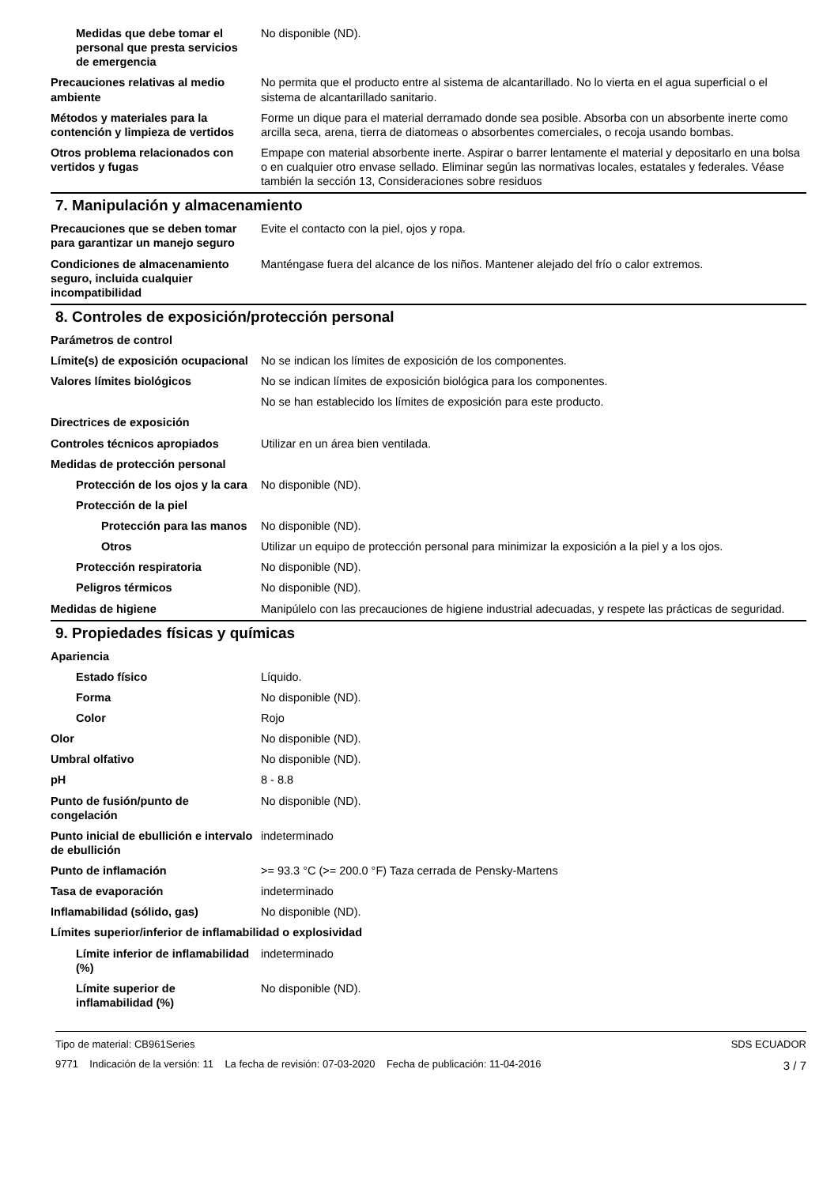| Medidas que debe tomar el personal que presta servicios de emergencia | No disponible (ND). |
| Precauciones relativas al medio ambiente | No permita que el producto entre al sistema de alcantarillado. No lo vierta en el agua superficial o el sistema de alcantarillado sanitario. |
| Métodos y materiales para la contención y limpieza de vertidos | Forme un dique para el material derramado donde sea posible. Absorba con un absorbente inerte como arcilla seca, arena, tierra de diatomeas o absorbentes comerciales, o recoja usando bombas. |
| Otros problema relacionados con vertidos y fugas | Empape con material absorbente inerte. Aspirar o barrer lentamente el material y depositarlo en una bolsa o en cualquier otro envase sellado. Eliminar según las normativas locales, estatales y federales. Véase también la sección 13, Consideraciones sobre residuos |
7. Manipulación y almacenamiento
| Precauciones que se deben tomar para garantizar un manejo seguro | Evite el contacto con la piel, ojos y ropa. |
| Condiciones de almacenamiento seguro, incluida cualquier incompatibilidad | Manténgase fuera del alcance de los niños. Mantener alejado del frío o calor extremos. |
8. Controles de exposición/protección personal
| Parámetros de control | |
| Límite(s) de exposición ocupacional | No se indican los límites de exposición de los componentes. |
| Valores límites biológicos | No se indican límites de exposición biológica para los componentes. |
| | No se han establecido los límites de exposición para este producto. |
| Directrices de exposición | |
| Controles técnicos apropiados | Utilizar en un área bien ventilada. |
| Medidas de protección personal | |
| Protección de los ojos y la cara | No disponible (ND). |
| Protección de la piel | |
| Protección para las manos | No disponible (ND). |
| Otros | Utilizar un equipo de protección personal para minimizar la exposición a la piel y a los ojos. |
| Protección respiratoria | No disponible (ND). |
| Peligros térmicos | No disponible (ND). |
| Medidas de higiene | Manipúlelo con las precauciones de higiene industrial adecuadas, y respete las prácticas de seguridad. |
9. Propiedades físicas y químicas
| Apariencia | |
| Estado físico | Líquido. |
| Forma | No disponible (ND). |
| Color | Rojo |
| Olor | No disponible (ND). |
| Umbral olfativo | No disponible (ND). |
| pH | 8 - 8.8 |
| Punto de fusión/punto de congelación | No disponible (ND). |
| Punto inicial de ebullición e intervalo de ebullición | indeterminado |
| Punto de inflamación | >= 93.3 °C (>= 200.0 °F) Taza cerrada de Pensky-Martens |
| Tasa de evaporación | indeterminado |
| Inflamabilidad (sólido, gas) | No disponible (ND). |
| Límites superior/inferior de inflamabilidad o explosividad | |
| Límite inferior de inflamabilidad (%) | indeterminado |
| Límite superior de inflamabilidad (%) | No disponible (ND). |
Tipo de material: CB961Series
9771 Indicación de la versión: 11 La fecha de revisión: 07-03-2020 Fecha de publicación: 11-04-2016
SDS ECUADOR
3 / 7